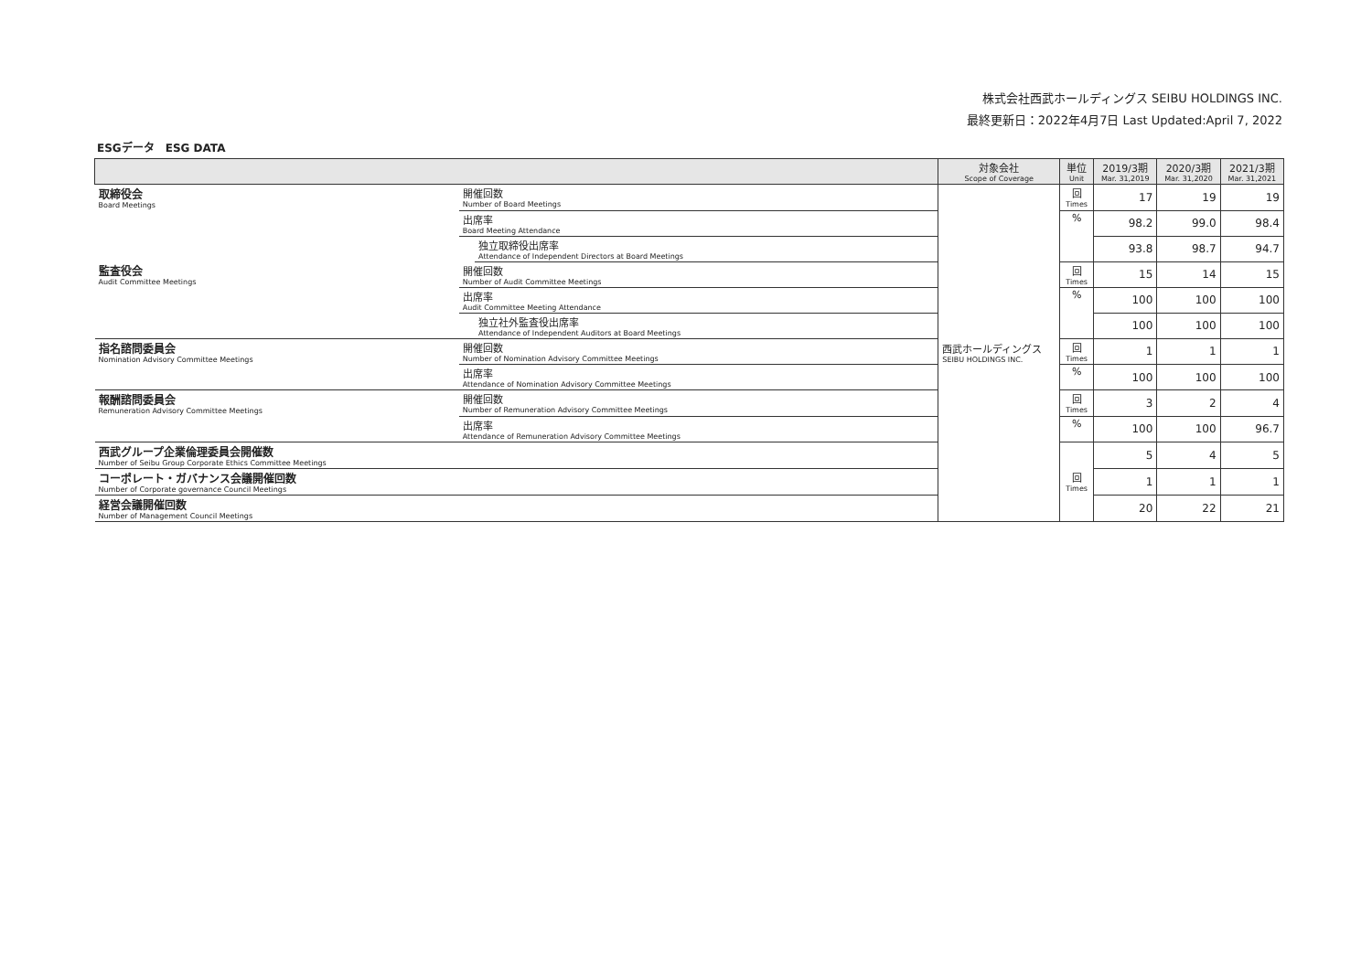株式会社西武ホールディングス SEIBU HOLDINGS INC.
最終更新日：2022年4月7日 Last Updated:April 7, 2022
ESGデータ　ESG DATA
| | | | 対象会社 Scope of Coverage | 単位 Unit | 2019/3期 Mar. 31,2019 | 2020/3期 Mar. 31,2020 | 2021/3期 Mar. 31,2021 |
| --- | --- | --- | --- | --- | --- | --- | --- |
| 取締役会 Board Meetings | 開催回数 Number of Board Meetings | | 西武ホールディングス SEIBU HOLDINGS INC. | 回 Times | 17 | 19 | 19 |
| | 出席率 Board Meeting Attendance | | | % | 98.2 | 99.0 | 98.4 |
| | | 独立取締役出席率 Attendance of Independent Directors at Board Meetings | | | 93.8 | 98.7 | 94.7 |
| 監査役会 Audit Committee Meetings | 開催回数 Number of Audit Committee Meetings | | | 回 Times | 15 | 14 | 15 |
| | 出席率 Audit Committee Meeting Attendance | | | % | 100 | 100 | 100 |
| | | 独立社外監査役出席率 Attendance of Independent Auditors at Board Meetings | | | 100 | 100 | 100 |
| 指名諮問委員会 Nomination Advisory Committee Meetings | 開催回数 Number of Nomination Advisory Committee Meetings | | | 回 Times | 1 | 1 | 1 |
| | 出席率 Attendance of Nomination Advisory Committee Meetings | | | % | 100 | 100 | 100 |
| 報酬諮問委員会 Remuneration Advisory Committee Meetings | 開催回数 Number of Remuneration Advisory Committee Meetings | | | 回 Times | 3 | 2 | 4 |
| | 出席率 Attendance of Remuneration Advisory Committee Meetings | | | % | 100 | 100 | 96.7 |
| 西武グループ企業倫理委員会開催数 Number of Seibu Group Corporate Ethics Committee Meetings | | | | 回 Times | 5 | 4 | 5 |
| コーポレート・ガバナンス会議開催回数 Number of Corporate governance Council Meetings | | | | | 1 | 1 | 1 |
| 経営会議開催回数 Number of Management Council Meetings | | | | | 20 | 22 | 21 |